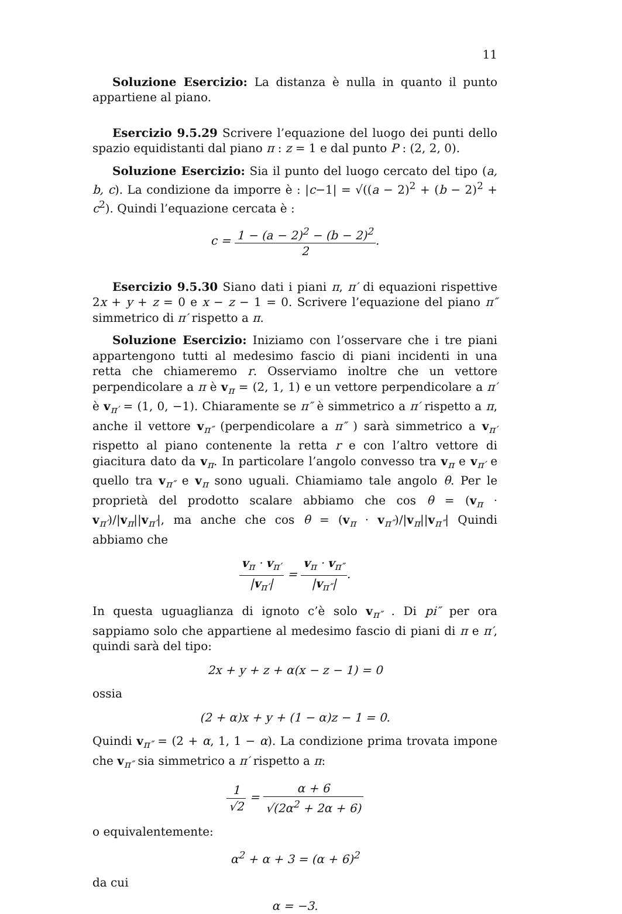11
Soluzione Esercizio: La distanza è nulla in quanto il punto appartiene al piano.
Esercizio 9.5.29 Scrivere l’equazione del luogo dei punti dello spazio equidistanti dal piano π : z = 1 e dal punto P : (2, 2, 0).
Soluzione Esercizio: Sia il punto del luogo cercato del tipo (a, b, c). La condizione da imporre è : |c−1| = √((a − 2)<sup>2</sup> + (b − 2)<sup>2</sup> + c<sup>2</sup>). Quindi l’equazione cercata è :
c = 1 − (a − 2)<sup>2</sup> − (b − 2)<sup>2</sup> 2.
Esercizio 9.5.30 Siano dati i piani π, π′ di equazioni rispettive 2x + y + z = 0 e x − z − 1 = 0. Scrivere l’equazione del piano π″ simmetrico di π′ rispetto a π.
Soluzione Esercizio: Iniziamo con l’osservare che i tre piani appartengono tutti al medesimo fascio di piani incidenti in una retta che chiameremo r. Osserviamo inoltre che un vettore perpendicolare a π è v<sub>π</sub> = (2, 1, 1) e un vettore perpendicolare a π′ è v<sub>π′</sub> = (1, 0, −1). Chiaramente se π″ è simmetrico a π′ rispetto a π, anche il vettore v<sub>π″</sub> (perpendicolare a π″ ) sarà simmetrico a v<sub>π′</sub> rispetto al piano contenente la retta r e con l’altro vettore di giacitura dato da v<sub>π</sub>. In particolare l’angolo convesso tra v<sub>π</sub> e v<sub>π′</sub> e quello tra v<sub>π″</sub> e v<sub>π</sub> sono uguali. Chiamiamo tale angolo θ. Per le proprietà del prodotto scalare abbiamo che cos θ = (v<sub>π</sub> · v<sub>π′</sub>)/|v<sub>π</sub>||v<sub>π′</sub>|, ma anche che cos θ = (v<sub>π</sub> · v<sub>π″</sub>)/|v<sub>π</sub>||v<sub>π″</sub>| Quindi abbiamo che
v<sub>π</sub> · v<sub>π′</sub> |v<sub>π′</sub>| = v<sub>π</sub> · v<sub>π″</sub> |v<sub>π″</sub>|.
In questa uguaglianza di ignoto c’è solo v<sub>π″</sub> . Di pi″ per ora sappiamo solo che appartiene al medesimo fascio di piani di π e π′, quindi sarà del tipo:
2x + y + z + α(x − z − 1) = 0
ossia
(2 + α)x + y + (1 − α)z − 1 = 0.
Quindi v<sub>π″</sub> = (2 + α, 1, 1 − α). La condizione prima trovata impone che v<sub>π″</sub> sia simmetrico a π′ rispetto a π:
1 √2 = α + 6 √(2α<sup>2</sup> + 2α + 6)
o equivalentemente:
α<sup>2</sup> + α + 3 = (α + 6)<sup>2</sup>
da cui
α = −3.